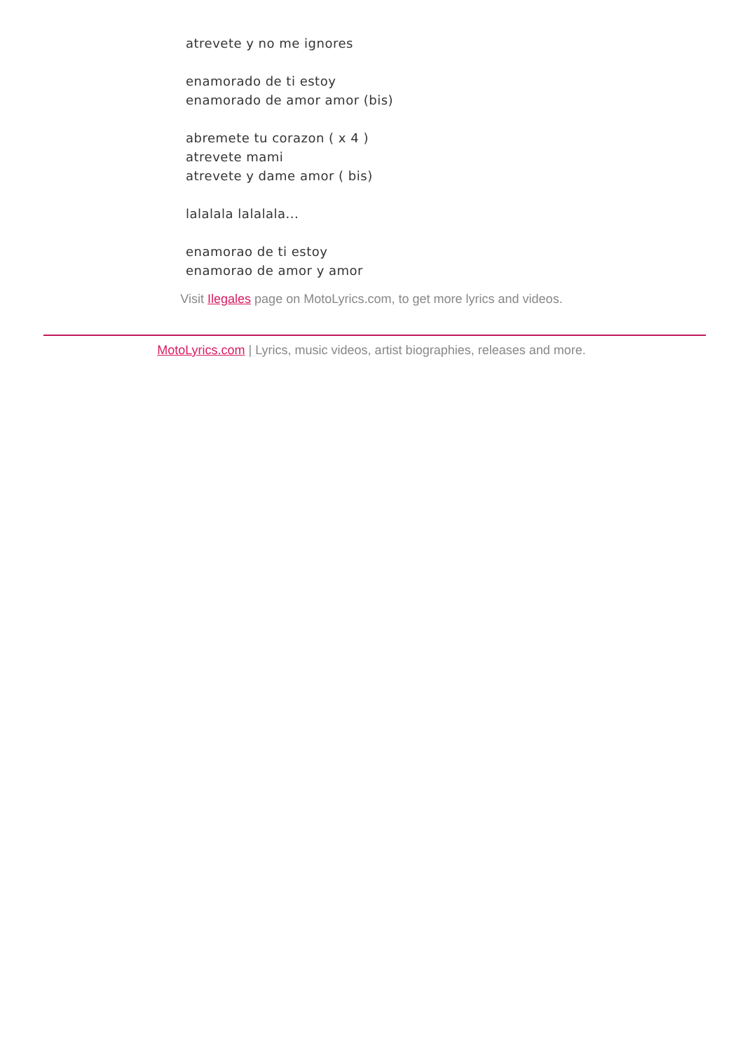atrevete y no me ignores
enamorado de ti estoy
enamorado de amor amor (bis)
abremete tu corazon ( x 4 )
atrevete mami
atrevete y dame amor ( bis)
lalalala lalalala...
enamorao de ti estoy
enamorao de amor y amor
Visit Ilegales page on MotoLyrics.com, to get more lyrics and videos.
MotoLyrics.com | Lyrics, music videos, artist biographies, releases and more.